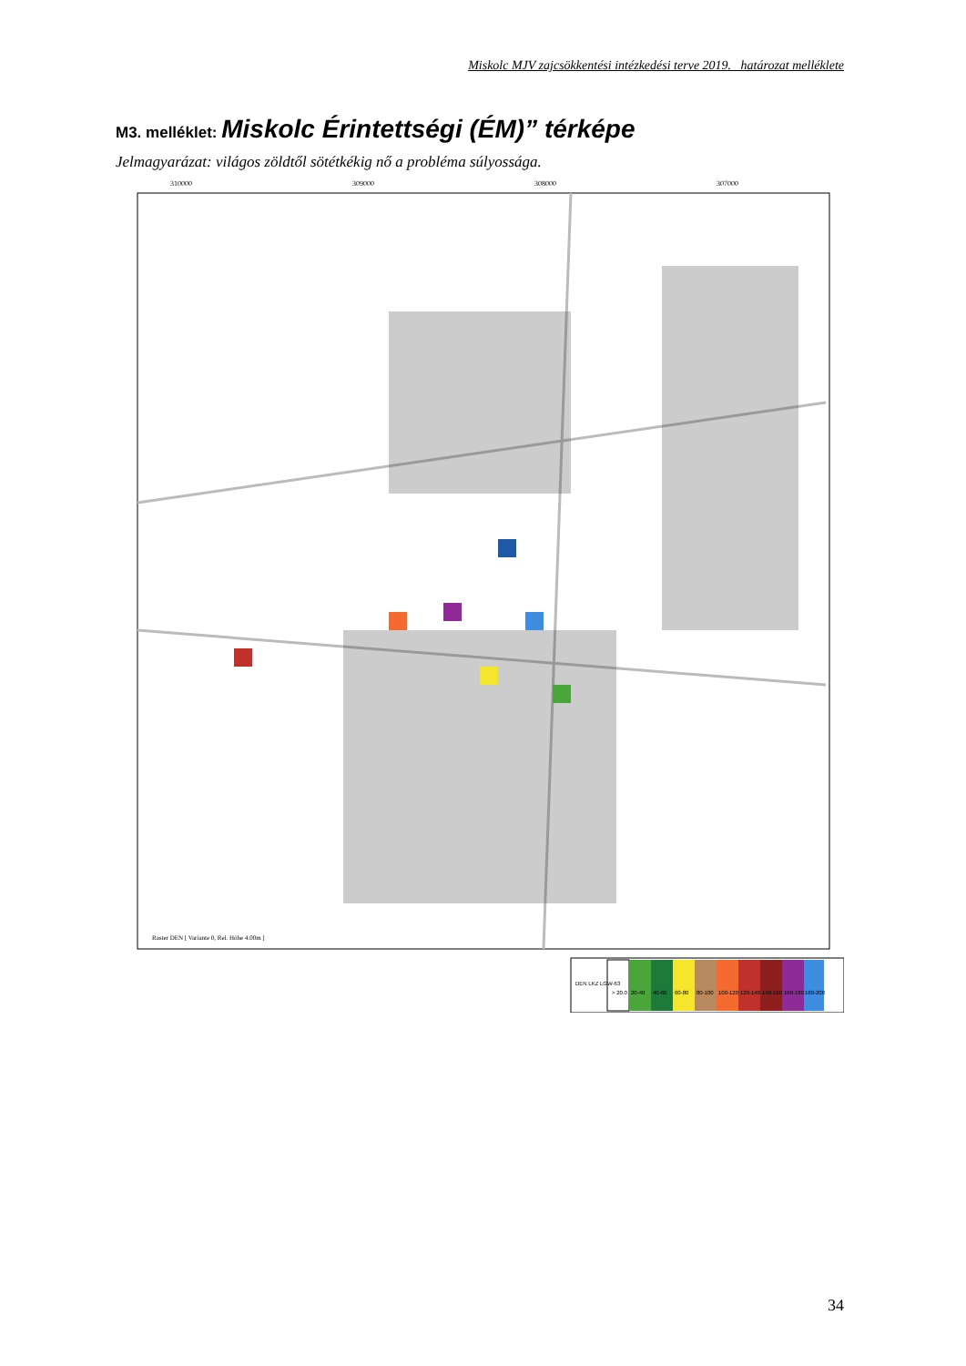Miskolc MJV zajcsökkentési intézkedési terve 2019. határozat melléklete
M3. melléklet: Miskolc Érintettségi (ÉM)” térképe
Jelmagyarázat: világos zöldtől sötétkékig nő a probléma súlyossága.
310000
309000
308000
307000
> 20.0
20-40
40-60
60-80
80-100
100-120
120-140
140-160
160-180
180-200
DEN LKZ LGW-63
Raster DEN [ Variante 0, Rel. Höhe 4.00m ]
34